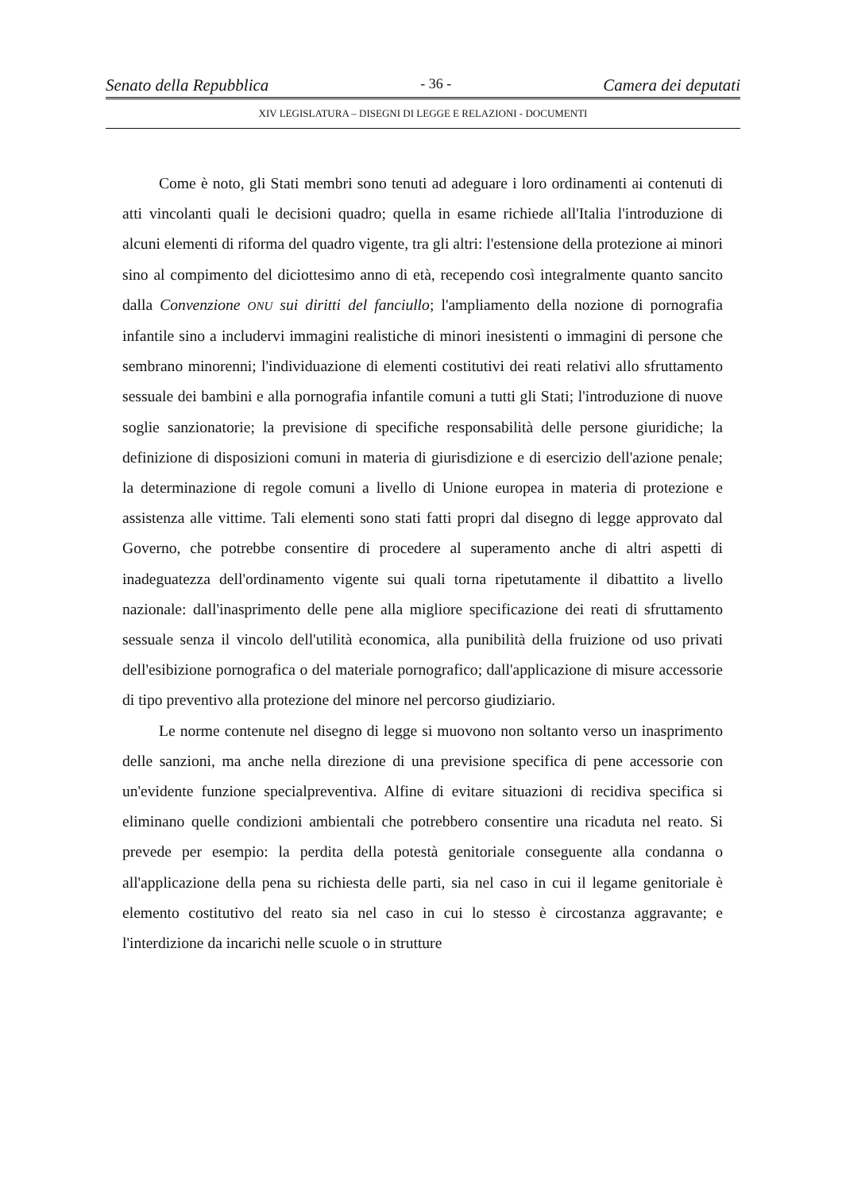Senato della Repubblica - 36 - Camera dei deputati
XIV LEGISLATURA – DISEGNI DI LEGGE E RELAZIONI - DOCUMENTI
Come è noto, gli Stati membri sono tenuti ad adeguare i loro ordinamenti ai contenuti di atti vincolanti quali le decisioni quadro; quella in esame richiede all'Italia l'introduzione di alcuni elementi di riforma del quadro vigente, tra gli altri: l'estensione della protezione ai minori sino al compimento del diciottesimo anno di età, recependo così integralmente quanto sancito dalla Convenzione ONU sui diritti del fanciullo; l'ampliamento della nozione di pornografia infantile sino a includervi immagini realistiche di minori inesistenti o immagini di persone che sembrano minorenni; l'individuazione di elementi costitutivi dei reati relativi allo sfruttamento sessuale dei bambini e alla pornografia infantile comuni a tutti gli Stati; l'introduzione di nuove soglie sanzionatorie; la previsione di specifiche responsabilità delle persone giuridiche; la definizione di disposizioni comuni in materia di giurisdizione e di esercizio dell'azione penale; la determinazione di regole comuni a livello di Unione europea in materia di protezione e assistenza alle vittime. Tali elementi sono stati fatti propri dal disegno di legge approvato dal Governo, che potrebbe consentire di procedere al superamento anche di altri aspetti di inadeguatezza dell'ordinamento vigente sui quali torna ripetutamente il dibattito a livello nazionale: dall'inasprimento delle pene alla migliore specificazione dei reati di sfruttamento sessuale senza il vincolo dell'utilità economica, alla punibilità della fruizione od uso privati dell'esibizione pornografica o del materiale pornografico; dall'applicazione di misure accessorie di tipo preventivo alla protezione del minore nel percorso giudiziario.
Le norme contenute nel disegno di legge si muovono non soltanto verso un inasprimento delle sanzioni, ma anche nella direzione di una previsione specifica di pene accessorie con un'evidente funzione specialpreventiva. Alfine di evitare situazioni di recidiva specifica si eliminano quelle condizioni ambientali che potrebbero consentire una ricaduta nel reato. Si prevede per esempio: la perdita della potestà genitoriale conseguente alla condanna o all'applicazione della pena su richiesta delle parti, sia nel caso in cui il legame genitoriale è elemento costitutivo del reato sia nel caso in cui lo stesso è circostanza aggravante; e l'interdizione da incarichi nelle scuole o in strutture